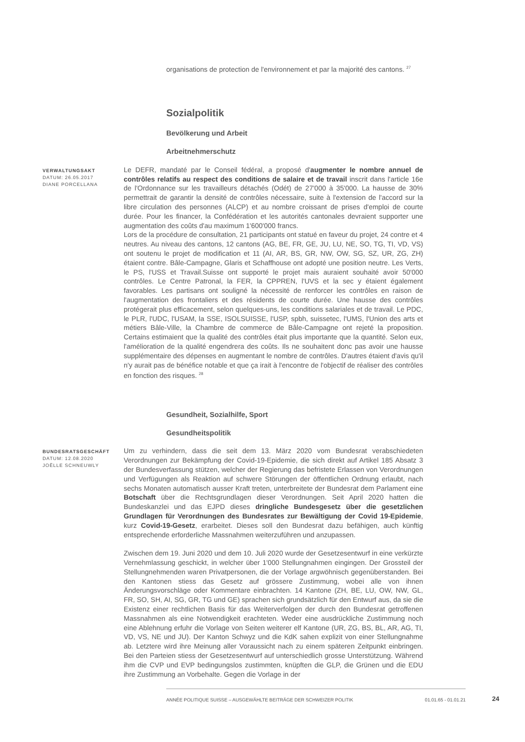organisations de protection de l'environnement et par la majorité des cantons. <sup>27</sup>
Sozialpolitik
Bevölkerung und Arbeit
Arbeitnehmerschutz
VERWALTUNGSAKT
DATUM: 26.05.2017
DIANE PORCELLANA
Le DEFR, mandaté par le Conseil fédéral, a proposé d'augmenter le nombre annuel de contrôles relatifs au respect des conditions de salaire et de travail inscrit dans l'article 16e de l'Ordonnance sur les travailleurs détachés (Odét) de 27'000 à 35'000. La hausse de 30% permettrait de garantir la densité de contrôles nécessaire, suite à l'extension de l'accord sur la libre circulation des personnes (ALCP) et au nombre croissant de prises d'emploi de courte durée. Pour les financer, la Confédération et les autorités cantonales devraient supporter une augmentation des coûts d'au maximum 1'600'000 francs.
Lors de la procédure de consultation, 21 participants ont statué en faveur du projet, 24 contre et 4 neutres. Au niveau des cantons, 12 cantons (AG, BE, FR, GE, JU, LU, NE, SO, TG, TI, VD, VS) ont soutenu le projet de modification et 11 (AI, AR, BS, GR, NW, OW, SG, SZ, UR, ZG, ZH) étaient contre. Bâle-Campagne, Glaris et Schaffhouse ont adopté une position neutre. Les Verts, le PS, l'USS et Travail.Suisse ont supporté le projet mais auraient souhaité avoir 50'000 contrôles. Le Centre Patronal, la FER, la CPPREN, l'UVS et la sec y étaient également favorables. Les partisans ont souligné la nécessité de renforcer les contrôles en raison de l'augmentation des frontaliers et des résidents de courte durée. Une hausse des contrôles protégerait plus efficacement, selon quelques-uns, les conditions salariales et de travail. Le PDC, le PLR, l'UDC, l'USAM, la SSE, ISOLSUISSE, l'USP, spbh, suissetec, l'UMS, l'Union des arts et métiers Bâle-Ville, la Chambre de commerce de Bâle-Campagne ont rejeté la proposition. Certains estimaient que la qualité des contrôles était plus importante que la quantité. Selon eux, l'amélioration de la qualité engendrera des coûts. Ils ne souhaitent donc pas avoir une hausse supplémentaire des dépenses en augmentant le nombre de contrôles. D'autres étaient d'avis qu'il n'y aurait pas de bénéfice notable et que ça irait à l'encontre de l'objectif de réaliser des contrôles en fonction des risques. <sup>28</sup>
Gesundheit, Sozialhilfe, Sport
Gesundheitspolitik
BUNDESRATSGESCHÄFT
DATUM: 12.08.2020
JOËLLE SCHNEUWLY
Um zu verhindern, dass die seit dem 13. März 2020 vom Bundesrat verabschiedeten Verordnungen zur Bekämpfung der Covid-19-Epidemie, die sich direkt auf Artikel 185 Absatz 3 der Bundesverfassung stützen, welcher der Regierung das befristete Erlassen von Verordnungen und Verfügungen als Reaktion auf schwere Störungen der öffentlichen Ordnung erlaubt, nach sechs Monaten automatisch ausser Kraft treten, unterbreitete der Bundesrat dem Parlament eine Botschaft über die Rechtsgrundlagen dieser Verordnungen. Seit April 2020 hatten die Bundeskanzlei und das EJPD dieses dringliche Bundesgesetz über die gesetzlichen Grundlagen für Verordnungen des Bundesrates zur Bewältigung der Covid 19-Epidemie, kurz Covid-19-Gesetz, erarbeitet. Dieses soll den Bundesrat dazu befähigen, auch künftig entsprechende erforderliche Massnahmen weiterzuführen und anzupassen.
Zwischen dem 19. Juni 2020 und dem 10. Juli 2020 wurde der Gesetzesentwurf in eine verkürzte Vernehmlassung geschickt, in welcher über 1'000 Stellungnahmen eingingen. Der Grossteil der Stellungnehmenden waren Privatpersonen, die der Vorlage argwöhnisch gegenüberstanden. Bei den Kantonen stiess das Gesetz auf grössere Zustimmung, wobei alle von ihnen Änderungsvorschläge oder Kommentare einbrachten. 14 Kantone (ZH, BE, LU, OW, NW, GL, FR, SO, SH, AI, SG, GR, TG und GE) sprachen sich grundsätzlich für den Entwurf aus, da sie die Existenz einer rechtlichen Basis für das Weiterverfolgen der durch den Bundesrat getroffenen Massnahmen als eine Notwendigkeit erachteten. Weder eine ausdrückliche Zustimmung noch eine Ablehnung erfuhr die Vorlage von Seiten weiterer elf Kantone (UR, ZG, BS, BL, AR, AG, TI, VD, VS, NE und JU). Der Kanton Schwyz und die KdK sahen explizit von einer Stellungnahme ab. Letztere wird ihre Meinung aller Voraussicht nach zu einem späteren Zeitpunkt einbringen. Bei den Parteien stiess der Gesetzesentwurf auf unterschiedlich grosse Unterstützung. Während ihm die CVP und EVP bedingungslos zustimmten, knüpften die GLP, die Grünen und die EDU ihre Zustimmung an Vorbehalte. Gegen die Vorlage in der
ANNÉE POLITIQUE SUISSE – AUSGEWÄHLTE BEITRÄGE DER SCHWEIZER POLITIK 01.01.65 - 01.01.21 24